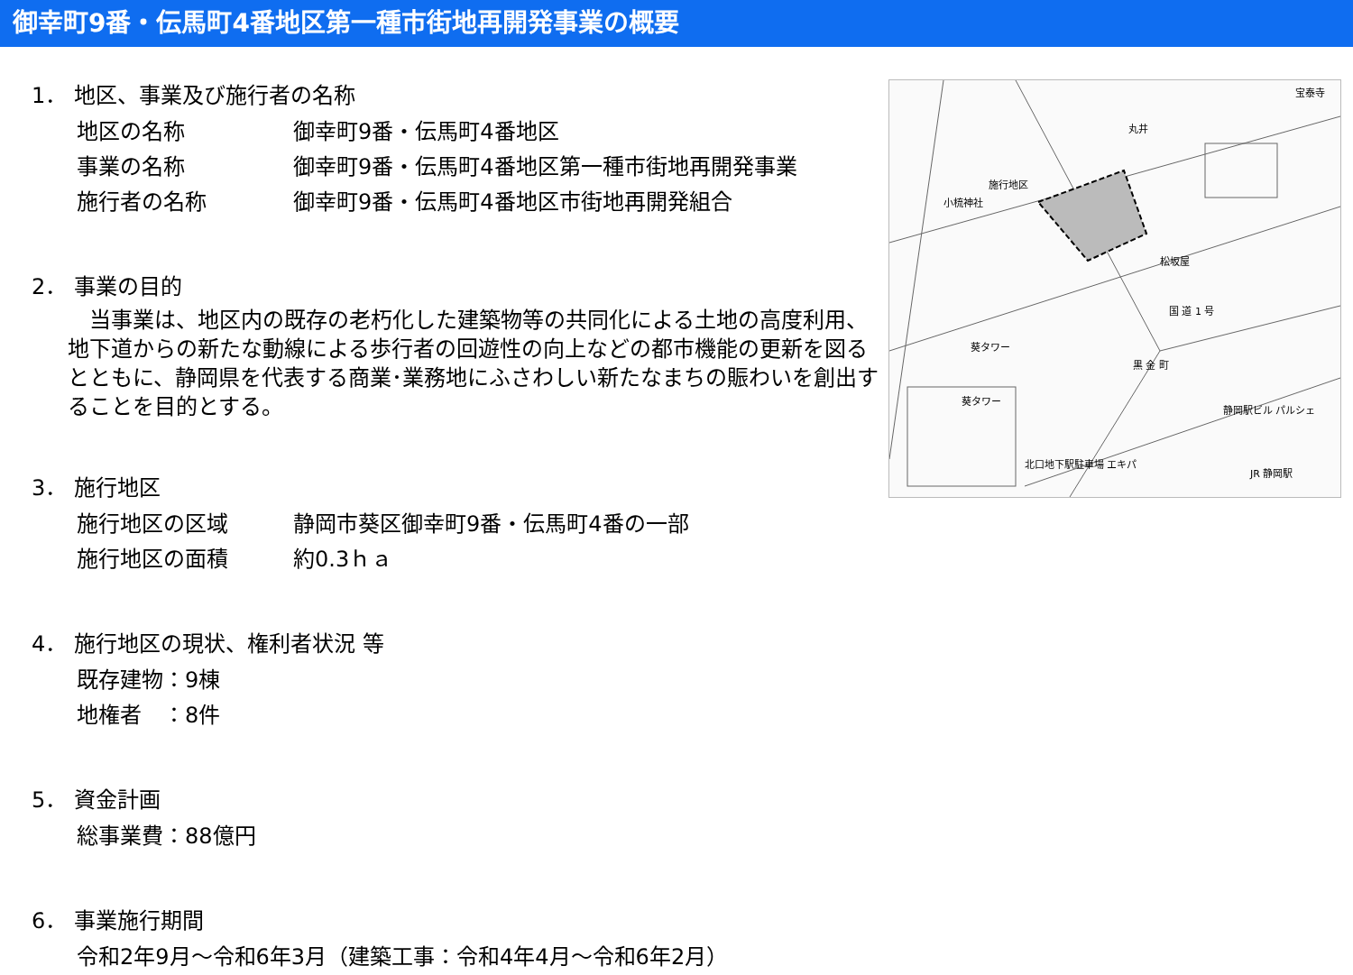御幸町9番・伝馬町4番地区第一種市街地再開発事業の概要
1． 地区、事業及び施行者の名称
地区の名称 御幸町9番・伝馬町4番地区
事業の名称 御幸町9番・伝馬町4番地区第一種市街地再開発事業
施行者の名称 御幸町9番・伝馬町4番地区市街地再開発組合
2． 事業の目的
　当事業は、地区内の既存の老朽化した建築物等の共同化による土地の高度利用、地下道からの新たな動線による歩行者の回遊性の向上などの都市機能の更新を図るとともに、静岡県を代表する商業･業務地にふさわしい新たなまちの賑わいを創出することを目的とする。
3． 施行地区
施行地区の区域 静岡市葵区御幸町9番・伝馬町4番の一部
施行地区の面積 約0.3ｈａ
4． 施行地区の現状、権利者状況 等
既存建物：9棟
地権者　：8件
5． 資金計画
総事業費：88億円
6． 事業施行期間
令和2年9月～令和6年3月（建築工事：令和4年4月～令和6年2月）
施行地区
丸井
松坂屋
葵タワー
葵タワー
黒 金 町
国 道 1 号
静岡駅ビル パルシェ
北口地下駅駐車場 エキパ
JR 静岡駅
宝泰寺
小梳神社